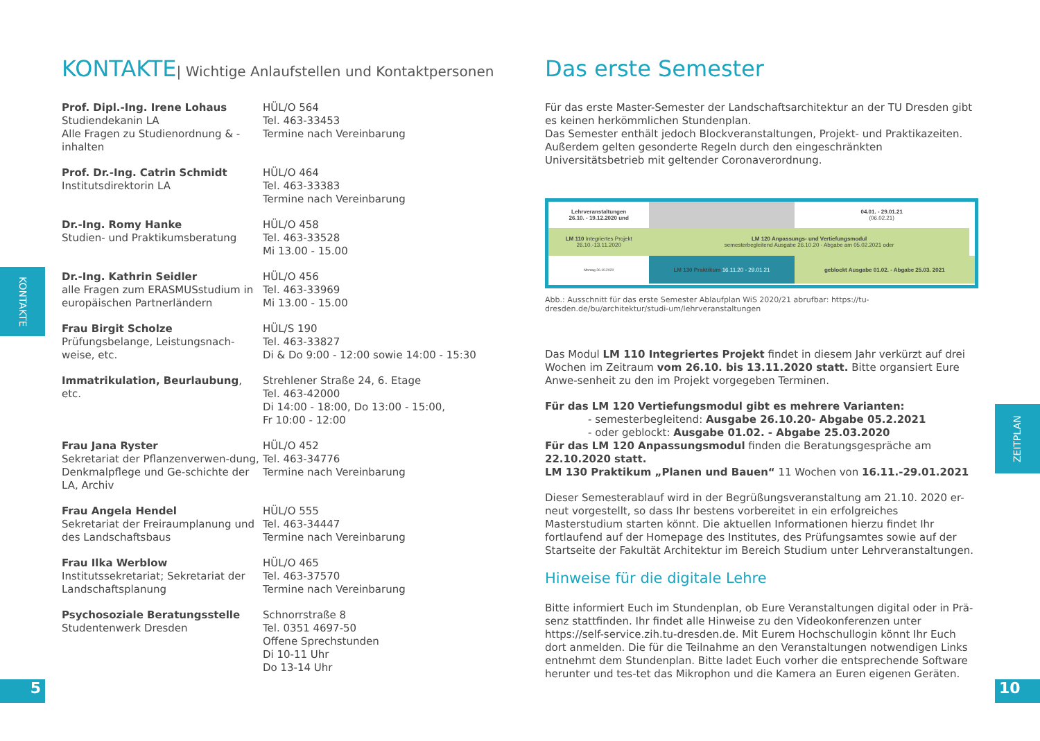KONTAKTE| Wichtige Anlaufstellen und Kontaktpersonen
Prof. Dipl.-Ing. Irene Lohaus
Studiendekanin LA
Alle Fragen zu Studienordnung & -inhalten
HÜL/O 564
Tel. 463-33453
Termine nach Vereinbarung
Prof. Dr.-Ing. Catrin Schmidt
Institutsdirektorin LA
HÜL/O 464
Tel. 463-33383
Termine nach Vereinbarung
Dr.-Ing. Romy Hanke
Studien- und Praktikumsberatung
HÜL/O 458
Tel. 463-33528
Mi 13.00 - 15.00
Dr.-Ing. Kathrin Seidler
alle Fragen zum ERASMUSstudium in europäischen Partnerländern
HÜL/O 456
Tel. 463-33969
Mi 13.00 - 15.00
Frau Birgit Scholze
Prüfungsbelange, Leistungsnach-weise, etc.
HÜL/S 190
Tel. 463-33827
Di & Do 9:00 - 12:00 sowie 14:00 - 15:30
Immatrikulation, Beurlaubung, etc.
Strehlener Straße 24, 6. Etage
Tel. 463-42000
Di 14:00 - 18:00, Do 13:00 - 15:00,
Fr 10:00 - 12:00
Frau Jana Ryster
Sekretariat der Pflanzenverwen-dung, Denkmalpflege und Ge-schichte der LA, Archiv
HÜL/O 452
Tel. 463-34776
Termine nach Vereinbarung
Frau Angela Hendel
Sekretariat der Freiraumplanung und des Landschaftsbaus
HÜL/O 555
Tel. 463-34447
Termine nach Vereinbarung
Frau Ilka Werblow
Institutssekretariat; Sekretariat der Landschaftsplanung
HÜL/O 465
Tel. 463-37570
Termine nach Vereinbarung
Psychosoziale Beratungsstelle
Studentenwerk Dresden
Schnorrstraße 8
Tel. 0351 4697-50
Offene Sprechstunden
Di 10-11 Uhr
Do 13-14 Uhr
Das erste Semester
Für das erste Master-Semester der Landschaftsarchitektur an der TU Dresden gibt es keinen herkömmlichen Stundenplan.
Das Semester enthält jedoch Blockveranstaltungen, Projekt- und Praktikazeiten. Außerdem gelten gesonderte Regeln durch den eingeschränkten Universitätsbetrieb mit geltender Coronaverordnung.
| Lehrveranstaltungen 26.10. - 19.12.2020 und | | | 04.01. - 29.01.21 (06.02.21) | |
| LM 110 Integriertes Projekt 26.10.-13.11.2020 | LM 120 Anpassungs- und Vertiefungsmodul semesterbegleitend Ausgabe 26.10.20 - Abgabe am 05.02.2021 oder | | | |
| Montag 26.10.2020 | LM 130 Praktikum 16.11.20 - 29.01.21 | | geblockt Ausgabe 01.02. - Abgabe 25.03. 2021 | |
Abb.: Ausschnitt für das erste Semester Ablaufplan WiS 2020/21 abrufbar: https://tu-dresden.de/bu/architektur/studi-um/lehrveranstaltungen
Das Modul LM 110 Integriertes Projekt findet in diesem Jahr verkürzt auf drei Wochen im Zeitraum vom 26.10. bis 13.11.2020 statt. Bitte organsiert Eure Anwe-senheit zu den im Projekt vorgegeben Terminen.
Für das LM 120 Vertiefungsmodul gibt es mehrere Varianten:
- semesterbegleitend: Ausgabe 26.10.20- Abgabe 05.2.2021
- oder geblockt: Ausgabe 01.02. - Abgabe 25.03.2020
Für das LM 120 Anpassungsmodul finden die Beratungsgespräche am 22.10.2020 statt.
LM 130 Praktikum „Planen und Bauen“ 11 Wochen von 16.11.-29.01.2021
Dieser Semesterablauf wird in der Begrüßungsveranstaltung am 21.10. 2020 er-neut vorgestellt, so dass Ihr bestens vorbereitet in ein erfolgreiches Masterstudium starten könnt. Die aktuellen Informationen hierzu findet Ihr fortlaufend auf der Homepage des Institutes, des Prüfungsamtes sowie auf der Startseite der Fakultät Architektur im Bereich Studium unter Lehrveranstaltungen.
Hinweise für die digitale Lehre
Bitte informiert Euch im Stundenplan, ob Eure Veranstaltungen digital oder in Prä-senz stattfinden. Ihr findet alle Hinweise zu den Videokonferenzen unter https://self-service.zih.tu-dresden.de. Mit Eurem Hochschullogin könnt Ihr Euch dort anmelden. Die für die Teilnahme an den Veranstaltungen notwendigen Links entnehmt dem Stundenplan. Bitte ladet Euch vorher die entsprechende Software herunter und tes-tet das Mikrophon und die Kamera an Euren eigenen Geräten.
KONTAKTE
ZEITPLAN
5 10